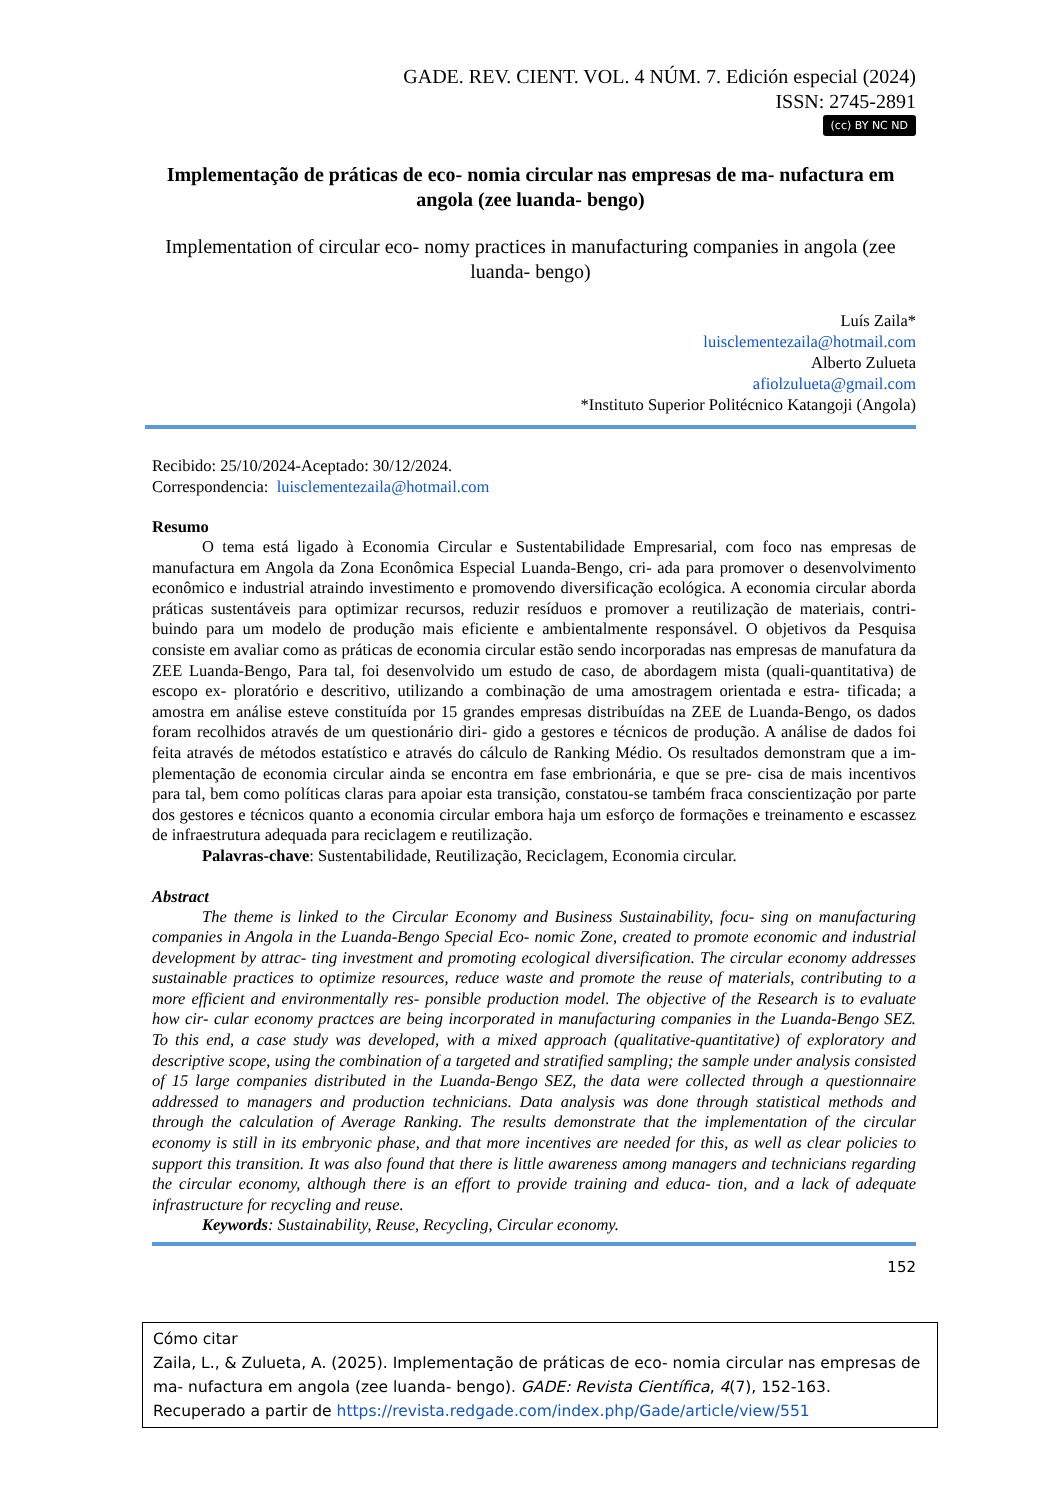GADE. REV. CIENT. VOL. 4 NÚM. 7. Edición especial (2024)
ISSN: 2745-2891
(cc) BY NC ND
Implementação de práticas de eco- nomia circular nas empresas de ma- nufactura em angola (zee luanda- bengo)
Implementation of circular eco- nomy practices in manufacturing companies in angola (zee luanda- bengo)
Luís Zaila*
luisclementezaila@hotmail.com
Alberto Zulueta
afiolzulueta@gmail.com
*Instituto Superior Politécnico Katangoji (Angola)
Recibido: 25/10/2024-Aceptado: 30/12/2024.
Correspondencia: luisclementezaila@hotmail.com
Resumo
O tema está ligado à Economia Circular e Sustentabilidade Empresarial, com foco nas empresas de manufactura em Angola da Zona Econômica Especial Luanda-Bengo, cri- ada para promover o desenvolvimento econômico e industrial atraindo investimento e promovendo diversificação ecológica. A economia circular aborda práticas sustentáveis para optimizar recursos, reduzir resíduos e promover a reutilização de materiais, contri- buindo para um modelo de produção mais eficiente e ambientalmente responsável. O objetivos da Pesquisa consiste em avaliar como as práticas de economia circular estão sendo incorporadas nas empresas de manufatura da ZEE Luanda-Bengo, Para tal, foi desenvolvido um estudo de caso, de abordagem mista (quali-quantitativa) de escopo ex- ploratório e descritivo, utilizando a combinação de uma amostragem orientada e estra- tificada; a amostra em análise esteve constituída por 15 grandes empresas distribuídas na ZEE de Luanda-Bengo, os dados foram recolhidos através de um questionário diri- gido a gestores e técnicos de produção. A análise de dados foi feita através de métodos estatístico e através do cálculo de Ranking Médio. Os resultados demonstram que a im- plementação de economia circular ainda se encontra em fase embrionária, e que se pre- cisa de mais incentivos para tal, bem como políticas claras para apoiar esta transição, constatou-se também fraca conscientização por parte dos gestores e técnicos quanto a economia circular embora haja um esforço de formações e treinamento e escassez de infraestrutura adequada para reciclagem e reutilização.
Palavras-chave: Sustentabilidade, Reutilização, Reciclagem, Economia circular.
Abstract
The theme is linked to the Circular Economy and Business Sustainability, focu- sing on manufacturing companies in Angola in the Luanda-Bengo Special Eco- nomic Zone, created to promote economic and industrial development by attrac- ting investment and promoting ecological diversification. The circular economy addresses sustainable practices to optimize resources, reduce waste and promote the reuse of materials, contributing to a more efficient and environmentally res- ponsible production model. The objective of the Research is to evaluate how cir- cular economy practces are being incorporated in manufacturing companies in the Luanda-Bengo SEZ. To this end, a case study was developed, with a mixed approach (qualitative-quantitative) of exploratory and descriptive scope, using the combination of a targeted and stratified sampling; the sample under analysis consisted of 15 large companies distributed in the Luanda-Bengo SEZ, the data were collected through a questionnaire addressed to managers and production technicians. Data analysis was done through statistical methods and through the calculation of Average Ranking. The results demonstrate that the implementation of the circular economy is still in its embryonic phase, and that more incentives are needed for this, as well as clear policies to support this transition. It was also found that there is little awareness among managers and technicians regarding the circular economy, although there is an effort to provide training and educa- tion, and a lack of adequate infrastructure for recycling and reuse.
Keywords: Sustainability, Reuse, Recycling, Circular economy.
152
Cómo citar
Zaila, L., & Zulueta, A. (2025). Implementação de práticas de eco- nomia circular nas empresas de ma- nufactura em angola (zee luanda- bengo). GADE: Revista Científica, 4(7), 152-163. Recuperado a partir de https://revista.redgade.com/index.php/Gade/article/view/551